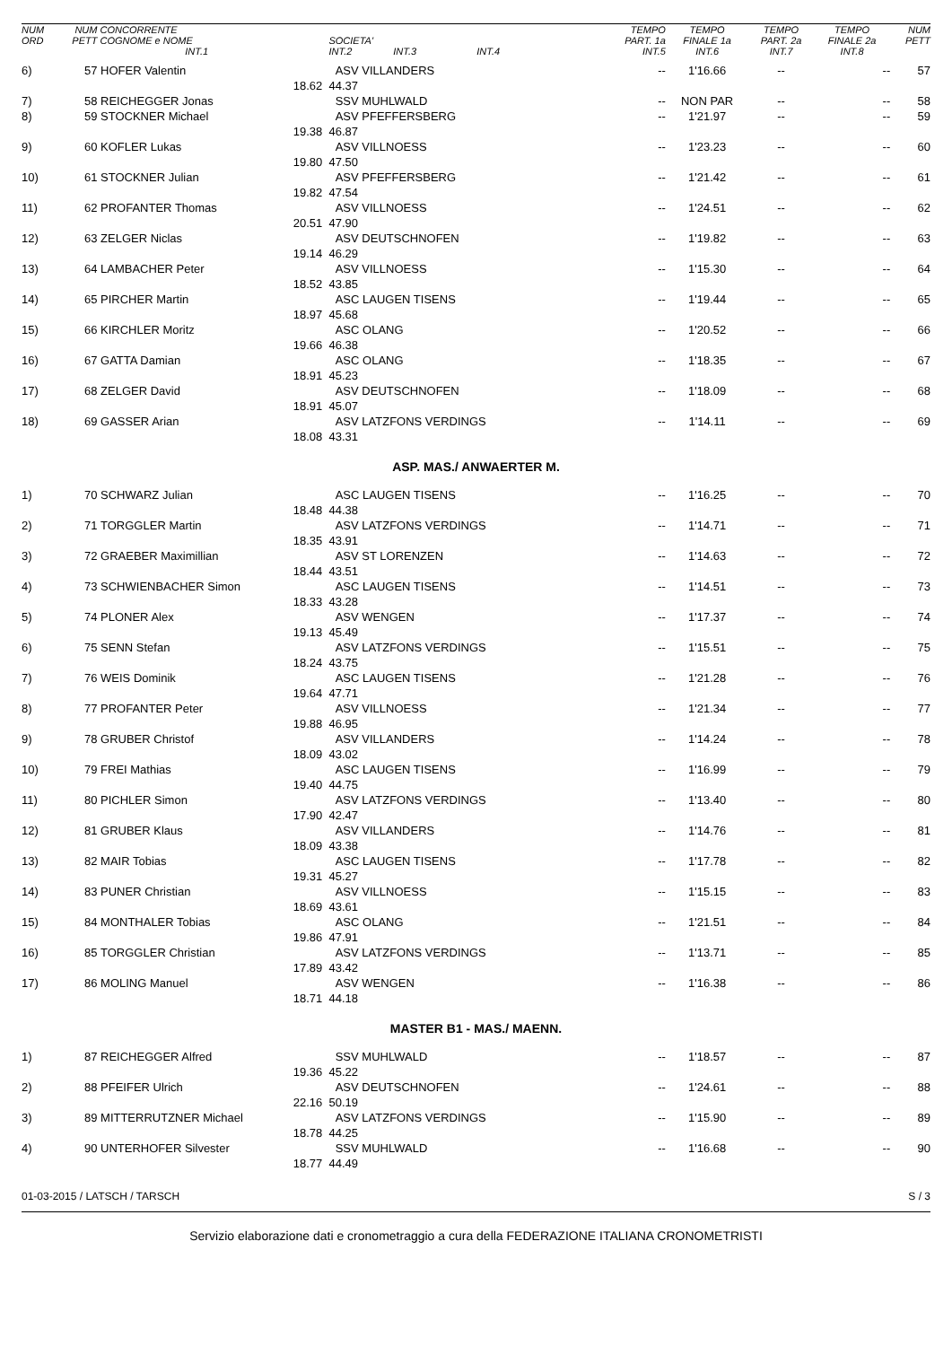| NUM ORD | NUM PETT | CONCORRENTE COGNOME e NOME INT.1 | SOCIETA' INT.2 INT.3 INT.4 | TEMPO PART. 1a INT.5 | TEMPO FINALE 1a INT.6 | TEMPO PART. 2a INT.7 | TEMPO FINALE 2a INT.8 | NUM PETT |
| --- | --- | --- | --- | --- | --- | --- | --- | --- |
| 6) | 57 | HOFER Valentin | ASV VILLANDERS | -- | 1'16.66 | -- | -- | 57 |
| | | 18.62 | 44.37 | | | | | |
| 7) | 58 | REICHEGGER Jonas | SSV MUHLWALD | -- | NON PAR | -- | -- | 58 |
| 8) | 59 | STOCKNER Michael | ASV PFEFFERSBERG | -- | 1'21.97 | -- | -- | 59 |
| | | 19.38 | 46.87 | | | | | |
| 9) | 60 | KOFLER Lukas | ASV VILLNOESS | -- | 1'23.23 | -- | -- | 60 |
| | | 19.80 | 47.50 | | | | | |
| 10) | 61 | STOCKNER Julian | ASV PFEFFERSBERG | -- | 1'21.42 | -- | -- | 61 |
| | | 19.82 | 47.54 | | | | | |
| 11) | 62 | PROFANTER Thomas | ASV VILLNOESS | -- | 1'24.51 | -- | -- | 62 |
| | | 20.51 | 47.90 | | | | | |
| 12) | 63 | ZELGER Niclas | ASV DEUTSCHNOFEN | -- | 1'19.82 | -- | -- | 63 |
| | | 19.14 | 46.29 | | | | | |
| 13) | 64 | LAMBACHER Peter | ASV VILLNOESS | -- | 1'15.30 | -- | -- | 64 |
| | | 18.52 | 43.85 | | | | | |
| 14) | 65 | PIRCHER Martin | ASC LAUGEN TISENS | -- | 1'19.44 | -- | -- | 65 |
| | | 18.97 | 45.68 | | | | | |
| 15) | 66 | KIRCHLER Moritz | ASC OLANG | -- | 1'20.52 | -- | -- | 66 |
| | | 19.66 | 46.38 | | | | | |
| 16) | 67 | GATTA Damian | ASC OLANG | -- | 1'18.35 | -- | -- | 67 |
| | | 18.91 | 45.23 | | | | | |
| 17) | 68 | ZELGER David | ASV DEUTSCHNOFEN | -- | 1'18.09 | -- | -- | 68 |
| | | 18.91 | 45.07 | | | | | |
| 18) | 69 | GASSER Arian | ASV LATZFONS VERDINGS | -- | 1'14.11 | -- | -- | 69 |
| | | 18.08 | 43.31 | | | | | |
| ASP. MAS./ ANWAERTER M. | | | | | | | | |
| 1) | 70 | SCHWARZ Julian | ASC LAUGEN TISENS | -- | 1'16.25 | -- | -- | 70 |
| | | 18.48 | 44.38 | | | | | |
| 2) | 71 | TORGGLER Martin | ASV LATZFONS VERDINGS | -- | 1'14.71 | -- | -- | 71 |
| | | 18.35 | 43.91 | | | | | |
| 3) | 72 | GRAEBER Maximillian | ASV ST LORENZEN | -- | 1'14.63 | -- | -- | 72 |
| | | 18.44 | 43.51 | | | | | |
| 4) | 73 | SCHWIENBACHER Simon | ASC LAUGEN TISENS | -- | 1'14.51 | -- | -- | 73 |
| | | 18.33 | 43.28 | | | | | |
| 5) | 74 | PLONER Alex | ASV WENGEN | -- | 1'17.37 | -- | -- | 74 |
| | | 19.13 | 45.49 | | | | | |
| 6) | 75 | SENN Stefan | ASV LATZFONS VERDINGS | -- | 1'15.51 | -- | -- | 75 |
| | | 18.24 | 43.75 | | | | | |
| 7) | 76 | WEIS Dominik | ASC LAUGEN TISENS | -- | 1'21.28 | -- | -- | 76 |
| | | 19.64 | 47.71 | | | | | |
| 8) | 77 | PROFANTER Peter | ASV VILLNOESS | -- | 1'21.34 | -- | -- | 77 |
| | | 19.88 | 46.95 | | | | | |
| 9) | 78 | GRUBER Christof | ASV VILLANDERS | -- | 1'14.24 | -- | -- | 78 |
| | | 18.09 | 43.02 | | | | | |
| 10) | 79 | FREI Mathias | ASC LAUGEN TISENS | -- | 1'16.99 | -- | -- | 79 |
| | | 19.40 | 44.75 | | | | | |
| 11) | 80 | PICHLER Simon | ASV LATZFONS VERDINGS | -- | 1'13.40 | -- | -- | 80 |
| | | 17.90 | 42.47 | | | | | |
| 12) | 81 | GRUBER Klaus | ASV VILLANDERS | -- | 1'14.76 | -- | -- | 81 |
| | | 18.09 | 43.38 | | | | | |
| 13) | 82 | MAIR Tobias | ASC LAUGEN TISENS | -- | 1'17.78 | -- | -- | 82 |
| | | 19.31 | 45.27 | | | | | |
| 14) | 83 | PUNER Christian | ASV VILLNOESS | -- | 1'15.15 | -- | -- | 83 |
| | | 18.69 | 43.61 | | | | | |
| 15) | 84 | MONTHALER Tobias | ASC OLANG | -- | 1'21.51 | -- | -- | 84 |
| | | 19.86 | 47.91 | | | | | |
| 16) | 85 | TORGGLER Christian | ASV LATZFONS VERDINGS | -- | 1'13.71 | -- | -- | 85 |
| | | 17.89 | 43.42 | | | | | |
| 17) | 86 | MOLING Manuel | ASV WENGEN | -- | 1'16.38 | -- | -- | 86 |
| | | 18.71 | 44.18 | | | | | |
| MASTER B1 - MAS./ MAENN. | | | | | | | | |
| 1) | 87 | REICHEGGER Alfred | SSV MUHLWALD | -- | 1'18.57 | -- | -- | 87 |
| | | 19.36 | 45.22 | | | | | |
| 2) | 88 | PFEIFER Ulrich | ASV DEUTSCHNOFEN | -- | 1'24.61 | -- | -- | 88 |
| | | 22.16 | 50.19 | | | | | |
| 3) | 89 | MITTERRUTZNER Michael | ASV LATZFONS VERDINGS | -- | 1'15.90 | -- | -- | 89 |
| | | 18.78 | 44.25 | | | | | |
| 4) | 90 | UNTERHOFER Silvester | SSV MUHLWALD | -- | 1'16.68 | -- | -- | 90 |
| | | 18.77 | 44.49 | | | | | |
01-03-2015 / LATSCH / TARSCH S / 3
Servizio elaborazione dati e cronometraggio a cura della FEDERAZIONE ITALIANA CRONOMETRISTI